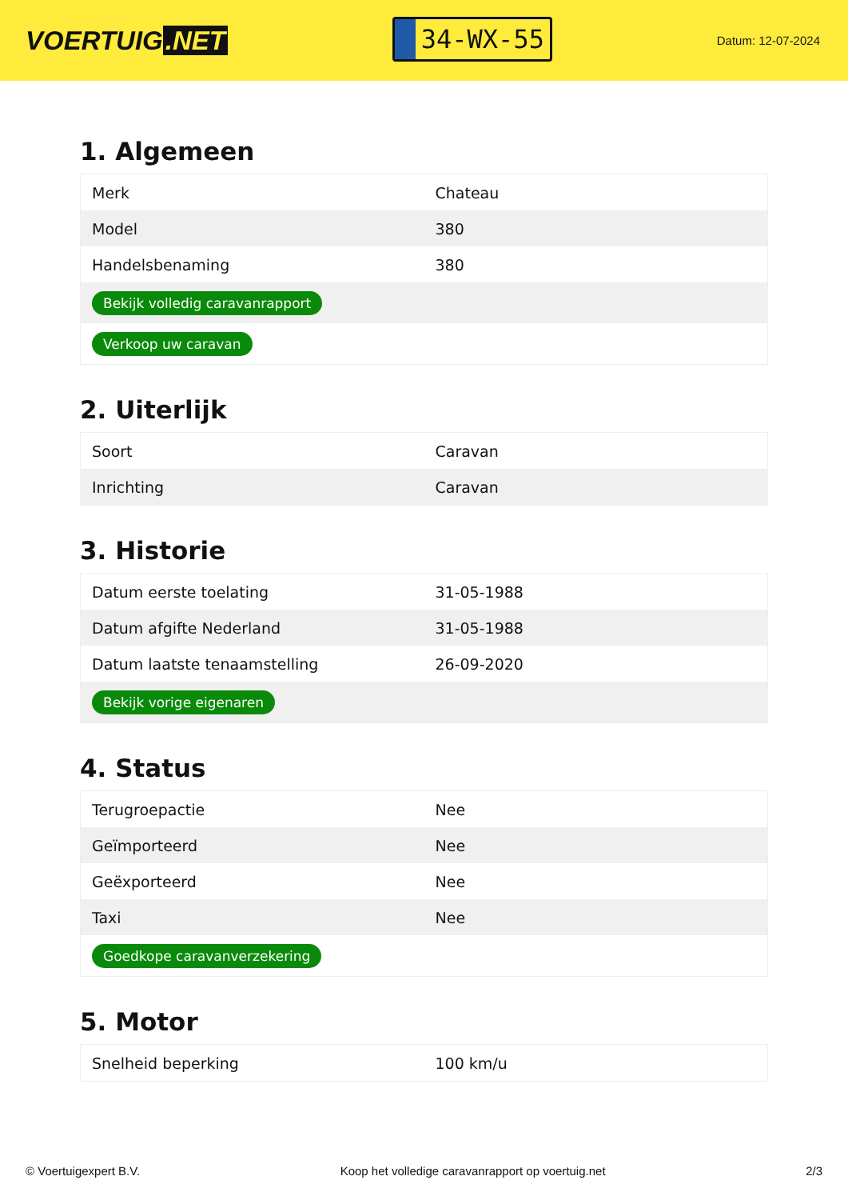VOERTUIG.NET
34-WX-55
Datum: 12-07-2024
1. Algemeen
| Merk | Chateau |
| Model | 380 |
| Handelsbenaming | 380 |
| Bekijk volledig caravanrapport | |
| Verkoop uw caravan | |
2. Uiterlijk
| Soort | Caravan |
| Inrichting | Caravan |
3. Historie
| Datum eerste toelating | 31-05-1988 |
| Datum afgifte Nederland | 31-05-1988 |
| Datum laatste tenaamstelling | 26-09-2020 |
| Bekijk vorige eigenaren | |
4. Status
| Terugroepactie | Nee |
| Geïmporteerd | Nee |
| Geëxporteerd | Nee |
| Taxi | Nee |
| Goedkope caravanverzekering | |
5. Motor
| Snelheid beperking | 100 km/u |
© Voertuigexpert B.V. Koop het volledige caravanrapport op voertuig.net 2/3